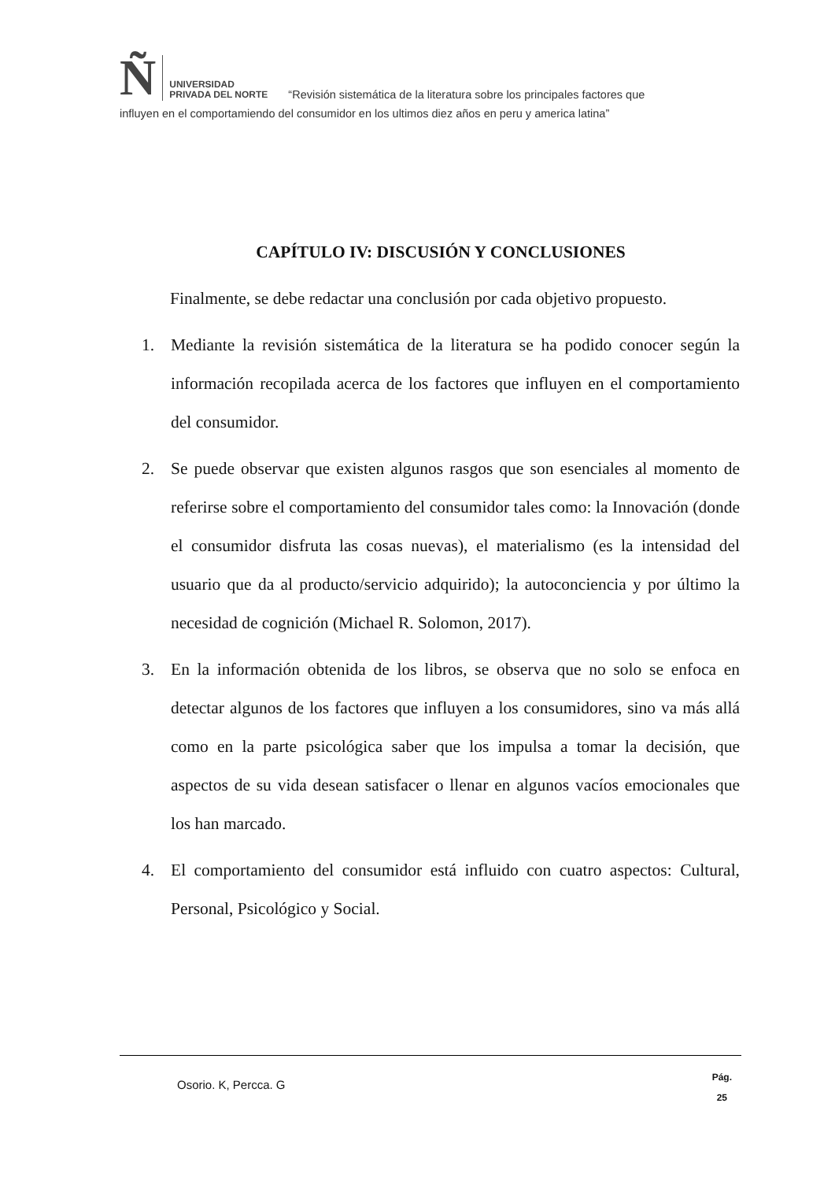Ñ
UNIVERSIDAD
PRIVADA DEL NORTE
“Revisión sistemática de la literatura sobre los principales factores que
influyen en el comportamiendo del consumidor en los ultimos diez años en peru y america latina”
CAPÍTULO IV: DISCUSIÓN Y CONCLUSIONES
Finalmente, se debe redactar una conclusión por cada objetivo propuesto.
1. Mediante la revisión sistemática de la literatura se ha podido conocer según la información recopilada acerca de los factores que influyen en el comportamiento del consumidor.
2. Se puede observar que existen algunos rasgos que son esenciales al momento de referirse sobre el comportamiento del consumidor tales como: la Innovación (donde el consumidor disfruta las cosas nuevas), el materialismo (es la intensidad del usuario que da al producto/servicio adquirido); la autoconciencia y por último la necesidad de cognición (Michael R. Solomon, 2017).
3. En la información obtenida de los libros, se observa que no solo se enfoca en detectar algunos de los factores que influyen a los consumidores, sino va más allá como en la parte psicológica saber que los impulsa a tomar la decisión, que aspectos de su vida desean satisfacer o llenar en algunos vacíos emocionales que los han marcado.
4. El comportamiento del consumidor está influido con cuatro aspectos: Cultural, Personal, Psicológico y Social.
Osorio. K, Percca. G
Pág.
25